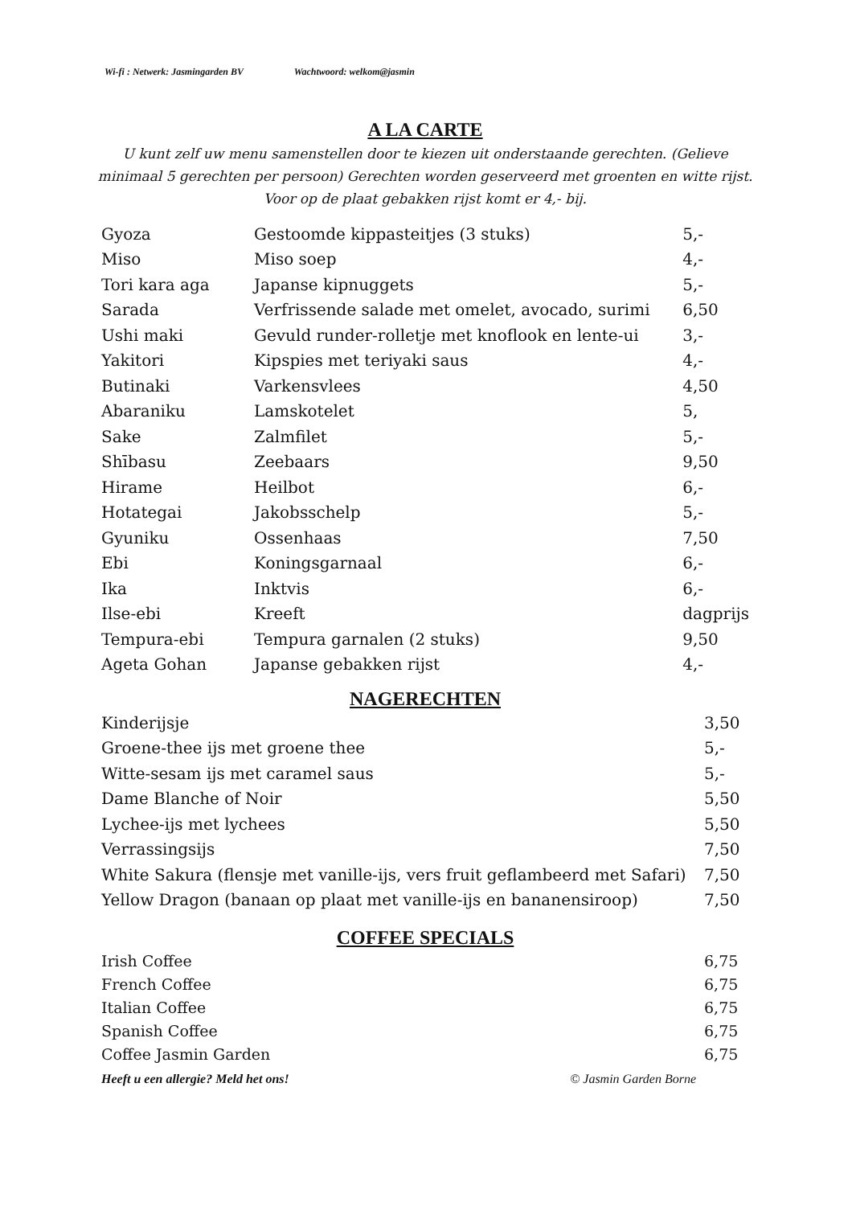Wi-fi : Netwerk: Jasmingarden BV Wachtwoord: welkom@jasmin
A LA CARTE
U kunt zelf uw menu samenstellen door te kiezen uit onderstaande gerechten. (Gelieve minimaal 5 gerechten per persoon) Gerechten worden geserveerd met groenten en witte rijst. Voor op de plaat gebakken rijst komt er 4,- bij.
| Gyoza | Gestoomde kippasteitjes (3 stuks) | 5,- |
| Miso | Miso soep | 4,- |
| Tori kara aga | Japanse kipnuggets | 5,- |
| Sarada | Verfrissende salade met omelet, avocado, surimi | 6,50 |
| Ushi maki | Gevuld runder-rolletje met knoflook en lente-ui | 3,- |
| Yakitori | Kipspies met teriyaki saus | 4,- |
| Butinaki | Varkensvlees | 4,50 |
| Abaraniku | Lamskotelet | 5, |
| Sake | Zalmfilet | 5,- |
| Shībasu | Zeebaars | 9,50 |
| Hirame | Heilbot | 6,- |
| Hotategai | Jakobsschelp | 5,- |
| Gyuniku | Ossenhaas | 7,50 |
| Ebi | Koningsgarnaal | 6,- |
| Ika | Inktvis | 6,- |
| Ilse-ebi | Kreeft | dagprijs |
| Tempura-ebi | Tempura garnalen (2 stuks) | 9,50 |
| Ageta Gohan | Japanse gebakken rijst | 4,- |
NAGERECHTEN
| Kinderijsje | 3,50 |
| Groene-thee ijs met groene thee | 5,- |
| Witte-sesam ijs met caramel saus | 5,- |
| Dame Blanche of Noir | 5,50 |
| Lychee-ijs met lychees | 5,50 |
| Verrassingsijs | 7,50 |
| White Sakura (flensje met vanille-ijs, vers fruit geflambeerd met Safari) | 7,50 |
| Yellow Dragon (banaan op plaat met vanille-ijs en bananensiroop) | 7,50 |
COFFEE SPECIALS
| Irish Coffee | 6,75 |
| French Coffee | 6,75 |
| Italian Coffee | 6,75 |
| Spanish Coffee | 6,75 |
| Coffee Jasmin Garden | 6,75 |
Heeft u een allergie? Meld het ons! © Jasmin Garden Borne